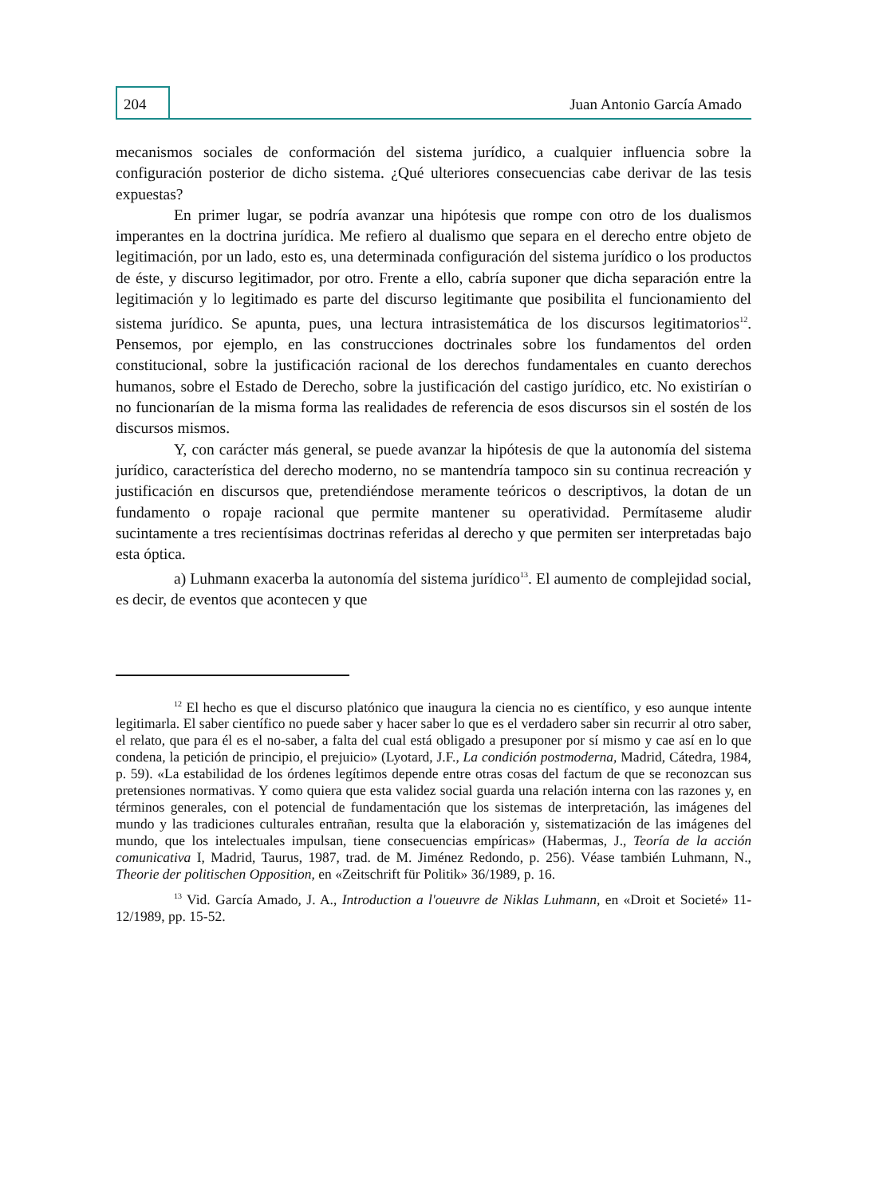204
Juan Antonio García Amado
mecanismos sociales de conformación del sistema jurídico, a cualquier influencia sobre la configuración posterior de dicho sistema. ¿Qué ulteriores consecuencias cabe derivar de las tesis expuestas?
En primer lugar, se podría avanzar una hipótesis que rompe con otro de los dualismos imperantes en la doctrina jurídica. Me refiero al dualismo que separa en el derecho entre objeto de legitimación, por un lado, esto es, una determinada configuración del sistema jurídico o los productos de éste, y discurso legitimador, por otro. Frente a ello, cabría suponer que dicha separación entre la legitimación y lo legitimado es parte del discurso legitimante que posibilita el funcionamiento del sistema jurídico. Se apunta, pues, una lectura intrasistemática de los discursos legitimatorios<sup>12</sup>. Pensemos, por ejemplo, en las construcciones doctrinales sobre los fundamentos del orden constitucional, sobre la justificación racional de los derechos fundamentales en cuanto derechos humanos, sobre el Estado de Derecho, sobre la justificación del castigo jurídico, etc. No existirían o no funcionarían de la misma forma las realidades de referencia de esos discursos sin el sostén de los discursos mismos.
Y, con carácter más general, se puede avanzar la hipótesis de que la autonomía del sistema jurídico, característica del derecho moderno, no se mantendría tampoco sin su continua recreación y justificación en discursos que, pretendiéndose meramente teóricos o descriptivos, la dotan de un fundamento o ropaje racional que permite mantener su operatividad. Permítaseme aludir sucintamente a tres recientísimas doctrinas referidas al derecho y que permiten ser interpretadas bajo esta óptica.
a) Luhmann exacerba la autonomía del sistema jurídico<sup>13</sup>. El aumento de complejidad social, es decir, de eventos que acontecen y que
<sup>12</sup> El hecho es que el discurso platónico que inaugura la ciencia no es científico, y eso aunque intente legitimarla. El saber científico no puede saber y hacer saber lo que es el verdadero saber sin recurrir al otro saber, el relato, que para él es el no-saber, a falta del cual está obligado a presuponer por sí mismo y cae así en lo que condena, la petición de principio, el prejuicio» (Lyotard, J.F., La condición postmoderna, Madrid, Cátedra, 1984, p. 59). «La estabilidad de los órdenes legítimos depende entre otras cosas del factum de que se reconozcan sus pretensiones normativas. Y como quiera que esta validez social guarda una relación interna con las razones y, en términos generales, con el potencial de fundamentación que los sistemas de interpretación, las imágenes del mundo y las tradiciones culturales entrañan, resulta que la elaboración y, sistematización de las imágenes del mundo, que los intelectuales impulsan, tiene consecuencias empíricas» (Habermas, J., Teoría de la acción comunicativa I, Madrid, Taurus, 1987, trad. de M. Jiménez Redondo, p. 256). Véase también Luhmann, N., Theorie der politischen Opposition, en «Zeitschrift für Politik» 36/1989, p. 16.
<sup>13</sup> Vid. García Amado, J. A., Introduction a l'oueuvre de Niklas Luhmann, en «Droit et Societé» 11-12/1989, pp. 15-52.